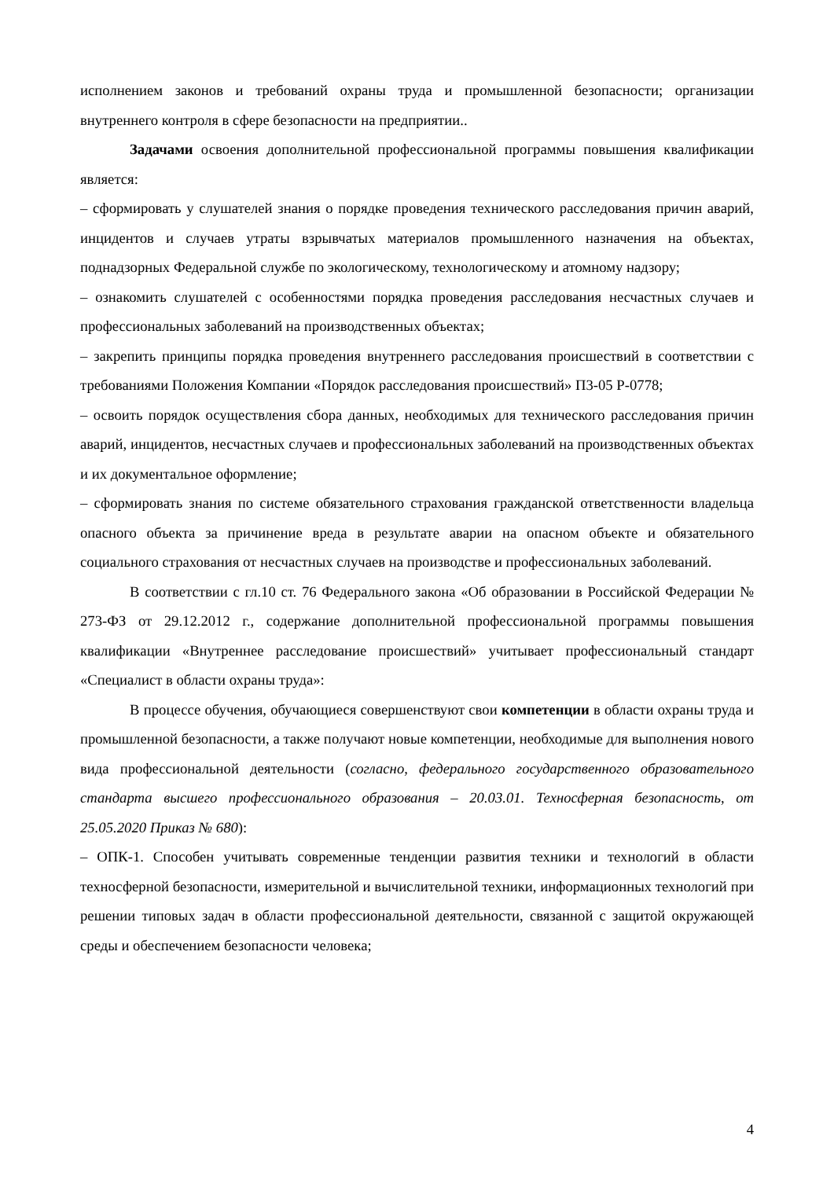исполнением законов и требований охраны труда и промышленной безопасности; организации внутреннего контроля в сфере безопасности на предприятии..
Задачами освоения дополнительной профессиональной программы повышения квалификации является:
– сформировать у слушателей знания о порядке проведения технического расследования причин аварий, инцидентов и случаев утраты взрывчатых материалов промышленного назначения на объектах, поднадзорных Федеральной службе по экологическому, технологическому и атомному надзору;
– ознакомить слушателей с особенностями порядка проведения расследования несчастных случаев и профессиональных заболеваний на производственных объектах;
– закрепить принципы порядка проведения внутреннего расследования происшествий в соответствии с требованиями Положения Компании «Порядок расследования происшествий» П3-05 Р-0778;
– освоить порядок осуществления сбора данных, необходимых для технического расследования причин аварий, инцидентов, несчастных случаев и профессиональных заболеваний на производственных объектах и их документальное оформление;
– сформировать знания по системе обязательного страхования гражданской ответственности владельца опасного объекта за причинение вреда в результате аварии на опасном объекте и обязательного социального страхования от несчастных случаев на производстве и профессиональных заболеваний.
В соответствии с гл.10 ст. 76 Федерального закона «Об образовании в Российской Федерации № 273-ФЗ от 29.12.2012 г., содержание дополнительной профессиональной программы повышения квалификации «Внутреннее расследование происшествий» учитывает профессиональный стандарт «Специалист в области охраны труда»:
В процессе обучения, обучающиеся совершенствуют свои компетенции в области охраны труда и промышленной безопасности, а также получают новые компетенции, необходимые для выполнения нового вида профессиональной деятельности (согласно, федерального государственного образовательного стандарта высшего профессионального образования – 20.03.01. Техносферная безопасность, от 25.05.2020 Приказ № 680):
– ОПК-1. Способен учитывать современные тенденции развития техники и технологий в области техносферной безопасности, измерительной и вычислительной техники, информационных технологий при решении типовых задач в области профессиональной деятельности, связанной с защитой окружающей среды и обеспечением безопасности человека;
4